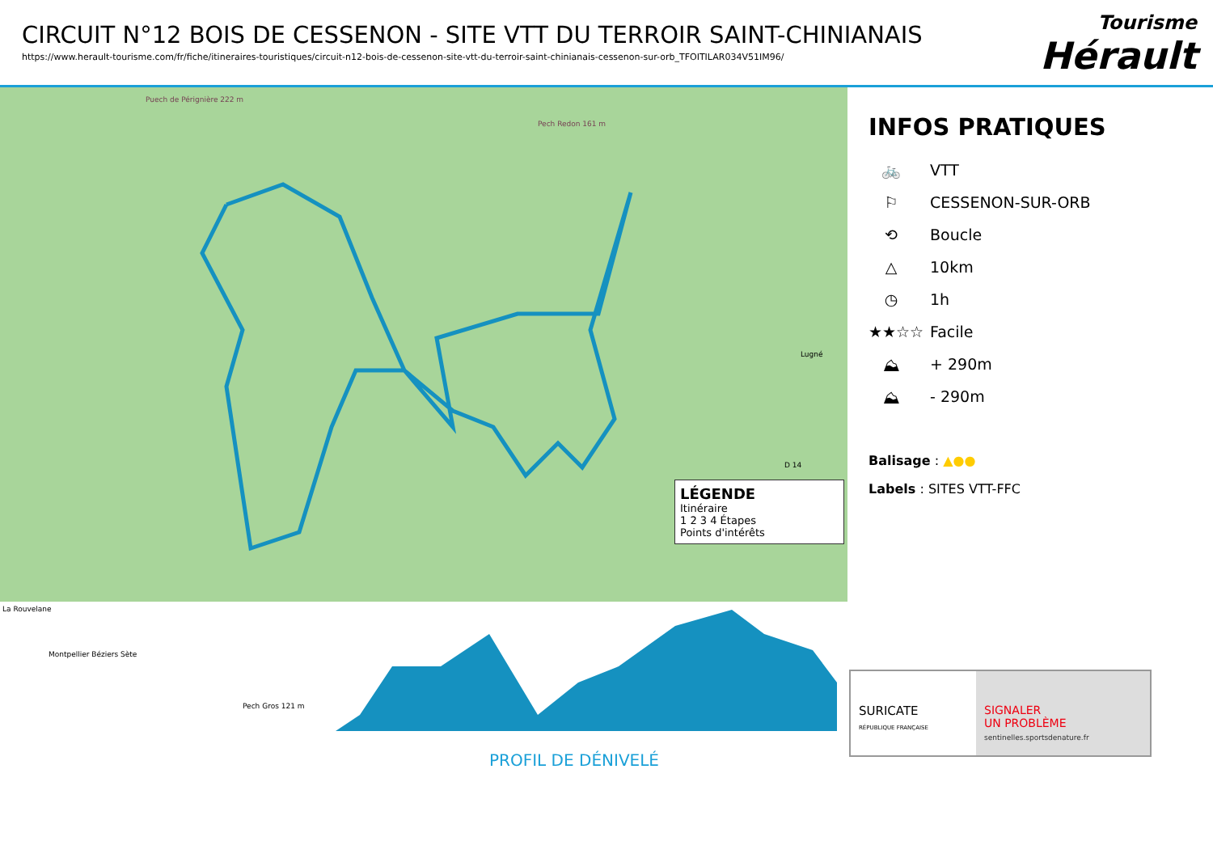CIRCUIT N°12 BOIS DE CESSENON - SITE VTT DU TERROIR SAINT-CHINIANAIS
https://www.herault-tourisme.com/fr/fiche/itineraires-touristiques/circuit-n12-bois-de-cessenon-site-vtt-du-terroir-saint-chinianais-cessenon-sur-orb_TFOITILAR034V51IM96/
Tourisme
Hérault
Puech de Pérignière 222 m
Pech Redon 161 m
La Rouvelane
Pech Gros 121 m
Lugné
D 14
LÉGENDE
Itinéraire
1 2 3 4 Étapes
Points d'intérêts
INFOS PRATIQUES
🚲 VTT
⚐ CESSENON-SUR-ORB
⟲ Boucle
△ 10km
◷ 1h
★★☆☆ Facile
⛰ + 290m
⛰ - 290m
Balisage : ▲●●
Labels : SITES VTT-FFC
Montpellier Béziers Sète
PROFIL DE DÉNIVELÉ
SURICATE
RÉPUBLIQUE FRANÇAISE
SIGNALER
UN PROBLÈME
sentinelles.sportsdenature.fr